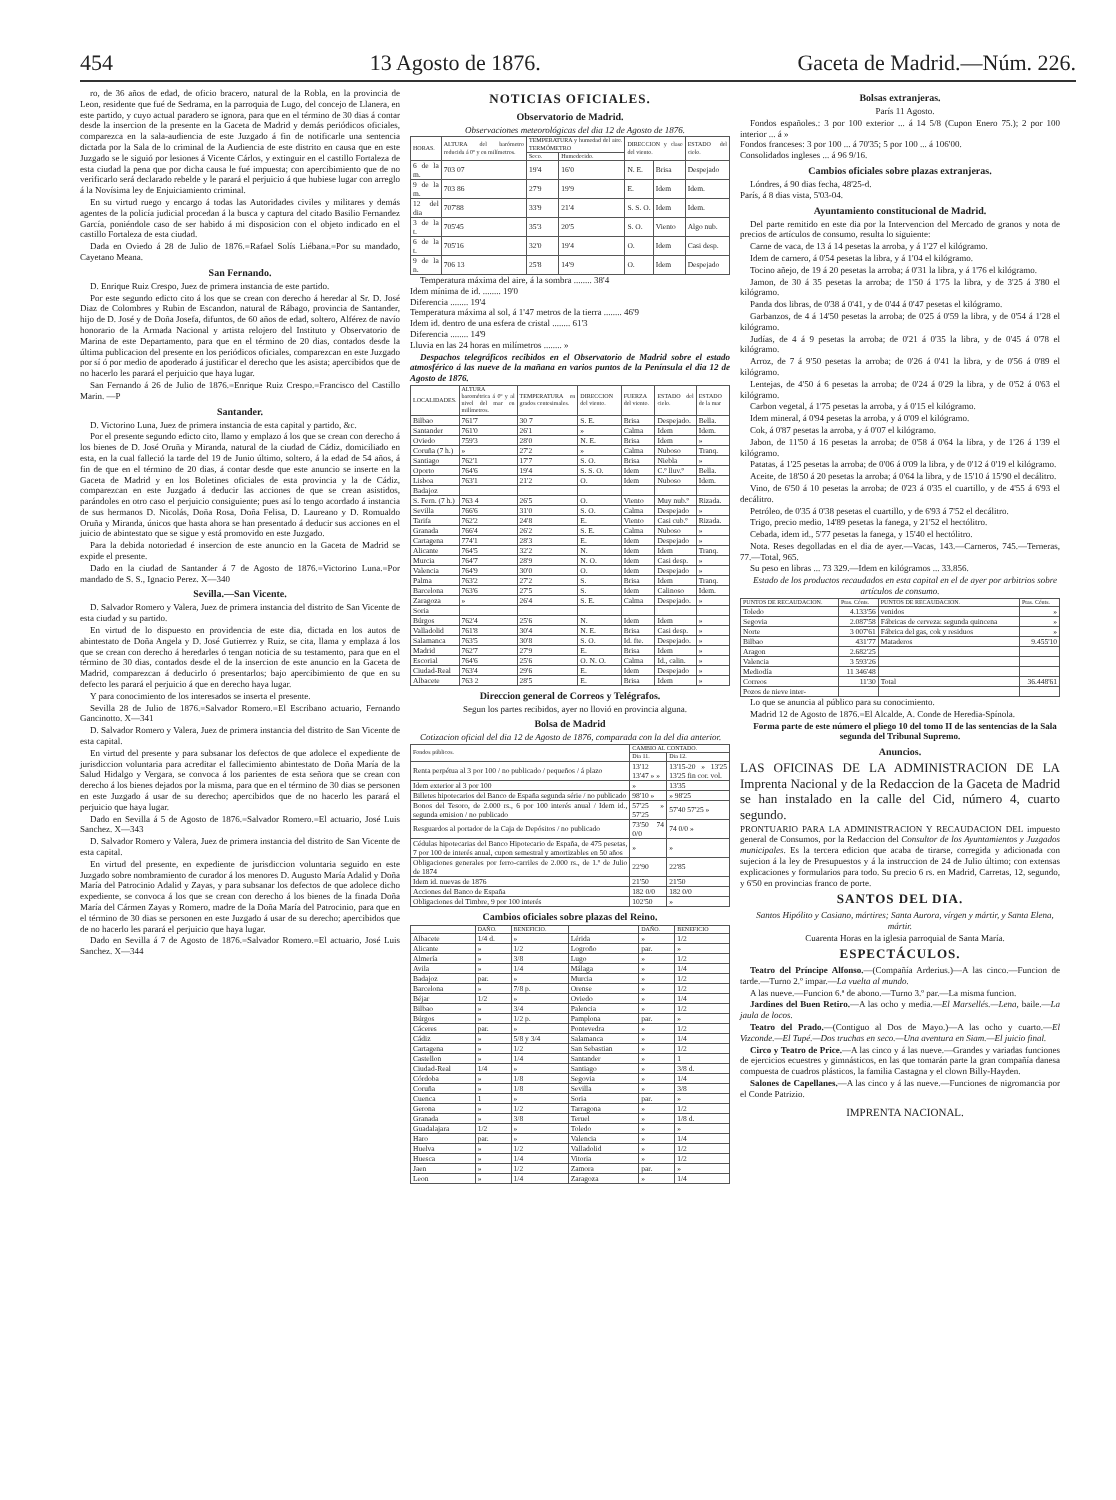454 13 Agosto de 1876. Gaceta de Madrid.—Núm. 226.
ro, de 36 años de edad, de oficio bracero, natural de la Robla, en la provincia de Leon, residente que fué de Sedrama, en la parroquia de Lugo, del concejo de Llanera, en este partido, y cuyo actual paradero se ignora, para que en el término de 30 dias á contar desde la insercion de la presente en la Gaceta de Madrid y demás periódicos oficiales, comparezca en la sala-audiencia de este Juzgado á fin de notificarle una sentencia dictada por la Sala de lo criminal de la Audiencia de este distrito en causa que en este Juzgado se le siguió por lesiones á Vicente Cárlos, y extinguir en el castillo Fortaleza de esta ciudad la pena que por dicha causa le fué impuesta; con apercibimiento que de no verificarlo será declarado rebelde y le parará el perjuicio á que hubiese lugar con arreglo á la Novísima ley de Enjuiciamiento criminal.
En su virtud ruego y encargo á todas las Autoridades civiles y militares y demás agentes de la policía judicial procedan á la busca y captura del citado Basilio Fernandez García, poniéndole caso de ser habido á mi disposicion con el objeto indicado en el castillo Fortaleza de esta ciudad.
Dada en Oviedo á 28 de Julio de 1876.=Rafael Solís Liébana.=Por su mandado, Cayetano Meana.
San Fernando.
D. Enrique Ruiz Crespo, Juez de primera instancia de este partido.
Por este segundo edicto cito á los que se crean con derecho á heredar al Sr. D. José Diaz de Colombres y Rubin de Escandon, natural de Rábago, provincia de Santander, hijo de D. José y de Doña Josefa, difuntos, de 60 años de edad, soltero, Alférez de navío honorario de la Armada Nacional y artista relojero del Instituto y Observatorio de Marina de este Departamento, para que en el término de 20 dias, contados desde la última publicacion del presente en los periódicos oficiales, comparezcan en este Juzgado por sí ó por medio de apoderado á justificar el derecho que les asista; apercibidos que de no hacerlo les parará el perjuicio que haya lugar.
San Fernando á 26 de Julio de 1876.=Enrique Ruiz Crespo.=Francisco del Castillo Marin. —P
Santander.
D. Victorino Luna, Juez de primera instancia de esta capital y partido, &c.
Por el presente segundo edicto cito, llamo y emplazo á los que se crean con derecho á los bienes de D. José Oruña y Miranda, natural de la ciudad de Cádiz, domiciliado en esta, en la cual falleció la tarde del 19 de Junio último, soltero, á la edad de 54 años, á fin de que en el término de 20 dias, á contar desde que este anuncio se inserte en la Gaceta de Madrid y en los Boletines oficiales de esta provincia y la de Cádiz, comparezcan en este Juzgado á deducir las acciones de que se crean asistidos, parándoles en otro caso el perjuicio consiguiente; pues así lo tengo acordado á instancia de sus hermanos D. Nicolás, Doña Rosa, Doña Felisa, D. Laureano y D. Romualdo Oruña y Miranda, únicos que hasta ahora se han presentado á deducir sus acciones en el juicio de abintestato que se sigue y está promovido en este Juzgado.
Para la debida notoriedad é insercion de este anuncio en la Gaceta de Madrid se expide el presente.
Dado en la ciudad de Santander á 7 de Agosto de 1876.=Victorino Luna.=Por mandado de S. S., Ignacio Perez. X—340
Sevilla.—San Vicente.
D. Salvador Romero y Valera, Juez de primera instancia del distrito de San Vicente de esta ciudad y su partido.
En virtud de lo dispuesto en providencia de este dia, dictada en los autos de abintestato de Doña Angela y D. José Gutierrez y Ruiz, se cita, llama y emplaza á los que se crean con derecho á heredarles ó tengan noticia de su testamento, para que en el término de 30 dias, contados desde el de la insercion de este anuncio en la Gaceta de Madrid, comparezcan á deducirlo ó presentarlos; bajo apercibimiento de que en su defecto les parará el perjuicio á que en derecho haya lugar.
Y para conocimiento de los interesados se inserta el presente.
Sevilla 28 de Julio de 1876.=Salvador Romero.=El Escribano actuario, Fernando Gancinotto. X—341
D. Salvador Romero y Valera, Juez de primera instancia del distrito de San Vicente de esta capital.
En virtud del presente y para subsanar los defectos de que adolece el expediente de jurisdiccion voluntaria para acreditar el fallecimiento abintestato de Doña María de la Salud Hidalgo y Vergara, se convoca á los parientes de esta señora que se crean con derecho á los bienes dejados por la misma, para que en el término de 30 dias se personen en este Juzgado á usar de su derecho; apercibidos que de no hacerlo les parará el perjuicio que haya lugar.
Dado en Sevilla á 5 de Agosto de 1876.=Salvador Romero.=El actuario, José Luis Sanchez. X—343
D. Salvador Romero y Valera, Juez de primera instancia del distrito de San Vicente de esta capital.
En virtud del presente, en expediente de jurisdiccion voluntaria seguido en este Juzgado sobre nombramiento de curador á los menores D. Augusto María Adalid y Doña María del Patrocinio Adalid y Zayas, y para subsanar los defectos de que adolece dicho expediente, se convoca á los que se crean con derecho á los bienes de la finada Doña María del Cármen Zayas y Romero, madre de la Doña María del Patrocinio, para que en el término de 30 dias se personen en este Juzgado á usar de su derecho; apercibidos que de no hacerlo les parará el perjuicio que haya lugar.
Dado en Sevilla á 7 de Agosto de 1876.=Salvador Romero.=El actuario, José Luis Sanchez. X—344
NOTICIAS OFICIALES.
Observatorio de Madrid.
Observaciones meteorológicas del dia 12 de Agosto de 1876.
| HORAS. | ALTURA del barómetro reducida á 0º y en milímetros. | TEMPERATURA y humedad del aire. TERMÓMETRO | | DIRECCION y clase del viento. | | ESTADO del cielo. |
| --- | --- | --- | --- | --- | --- | --- |
| | | Seco. | Humedecido. | | | |
| 6 de la m. | 703 07 | 19'4 | 16'0 | N. E. | Brisa | Despejado |
| 9 de la m. | 703 86 | 27'9 | 19'9 | E. | Idem | Idem. |
| 12 del dia | 707'88 | 33'9 | 21'4 | S. S. O. | Idem | Idem. |
| 3 de la t. | 705'45 | 35'3 | 20'5 | S. O. | Viento | Algo nub. |
| 6 de la t. | 705'16 | 32'0 | 19'4 | O. | Idem | Casi desp. |
| 9 de la n. | 706 13 | 25'8 | 14'9 | O. | Idem | Despejado |
Temperatura máxima del aire, á la sombra ........ 38'4
Idem mínima de id. ........ 19'0
Diferencia ........ 19'4
Temperatura máxima al sol, á 1'47 metros de la tierra ........ 46'9
Idem id. dentro de una esfera de cristal ........ 61'3
Diferencia ........ 14'9
Lluvia en las 24 horas en milímetros ........ »
Despachos telegráficos recibidos en el Observatorio de Madrid sobre el estado atmosférico á las nueve de la mañana en varios puntos de la Península el dia 12 de Agosto de 1876.
| LOCALIDADES. | ALTURA barométrica á 0º y al nivel del mar en milímetros. | TEMPERATURA en grados centesimales. | DIRECCION del viento. | FUERZA del viento. | ESTADO del cielo. | ESTADO de la mar |
| --- | --- | --- | --- | --- | --- | --- |
| Bilbao | 761'7 | 30 7 | S. E. | Brisa | Despejado. | Bella. |
| Santander | 761'0 | 26'1 | » | Calma | Idem | Idem. |
| Oviedo | 759'3 | 28'0 | N. E. | Brisa | Idem | » |
| Coruña (7 h.) | » | 27'2 | » | Calma | Nuboso | Tranq. |
| Santiago | 762'1 | 17'7 | S. O. | Brisa | Niebla | » |
| Oporto | 764'6 | 19'4 | S. S. O. | Idem | C.º lluv.º | Bella. |
| Lisboa | 763'1 | 21'2 | O. | Idem | Nuboso | Idem. |
| Badajoz | | | | | | |
| S. Fern. (7 h.) | 763 4 | 26'5 | O. | Viento | Muy nub.º | Rizada. |
| Sevilla | 766'6 | 31'0 | S. O. | Calma | Despejado | » |
| Tarifa | 762'2 | 24'8 | E. | Viento | Casi cub.º | Rizada. |
| Granada | 766'4 | 26'2 | S. E. | Calma | Nuboso | » |
| Cartagena | 774'1 | 28'3 | E. | Idem | Despejado | » |
| Alicante | 764'5 | 32'2 | N. | Idem | Idem | Tranq. |
| Murcia | 764'7 | 28'9 | N. O. | Idem | Casi desp. | » |
| Valencia | 764'9 | 30'0 | O. | Idem | Despejado | » |
| Palma | 763'2 | 27'2 | S. | Brisa | Idem | Tranq. |
| Barcelona | 763'6 | 27'5 | S. | Idem | Calinoso | Idem. |
| Zaragoza | » | 26'4 | S. E. | Calma | Despejado. | » |
| Soria | | | | | | |
| Búrgos | 762'4 | 25'6 | N. | Idem | Idem | » |
| Valladolid | 761'8 | 30'4 | N. E. | Brisa | Casi desp. | » |
| Salamanca | 763'5 | 30'8 | S. O. | Id. fte. | Despejado. | » |
| Madrid | 762'7 | 27'9 | E. | Brisa | Idem | » |
| Escorial | 764'6 | 25'6 | O. N. O. | Calma | Id., calin. | » |
| Ciudad-Real | 763'4 | 29'6 | E. | Idem | Despejado | » |
| Albacete | 763 2 | 28'5 | E. | Brisa | Idem | » |
Direccion general de Correos y Telégrafos.
Segun los partes recibidos, ayer no llovió en provincia alguna.
Bolsa de Madrid
Cotizacion oficial del dia 12 de Agosto de 1876, comparada con la del dia anterior.
| Fondos públicos. | CAMBIO AL CONTADO. | |
| --- | --- | --- |
| | Dia 11. | Dia 12. |
| Renta perpétua al 3 por 100 / no publicado / pequeños / á plazo | 13'12 13'47 » » | 13'15-20 » 13'25 13'25 fin cor. vol. |
| Idem exterior al 3 por 100 | » | 13'35 |
| Billetes hipotecarios del Banco de España segunda série / no publicado | 98'10 » | » 98'25 |
| Bonos del Tesoro, de 2.000 rs., 6 por 100 interés anual / Idem id., segunda emision / no publicado | 57'25 » 57'25 | 57'40 57'25 » |
| Resguardos al portador de la Caja de Depósitos / no publicado | 73'50 74 0/0 | 74 0/0 » |
| Cédulas hipotecarias del Banco Hipotecario de España, de 475 pesetas, 7 por 100 de interés anual, cupon semestral y amortizables en 50 años | » | » |
| Obligaciones generales por ferro-carriles de 2.000 rs., de 1.º de Julio de 1874 | 22'90 | 22'85 |
| Idem id. nuevas de 1876 | 21'50 | 21'50 |
| Acciones del Banco de España | 182 0/0 | 182 0/0 |
| Obligaciones del Timbre, 9 por 100 interés | 102'50 | » |
Cambios oficiales sobre plazas del Reino.
| | DAÑO. | BENEFICIO. | | DAÑO. | BENEFICIO |
| --- | --- | --- | --- | --- | --- |
| Albacete | 1/4 d. | » | Lérida | » | 1/2 |
| Alicante | » | 1/2 | Logroño | par. | » |
| Almería | » | 3/8 | Lugo | » | 1/2 |
| Avila | » | 1/4 | Málaga | » | 1/4 |
| Badajoz | par. | » | Murcia | » | 1/2 |
| Barcelona | » | 7/8 p. | Orense | » | 1/2 |
| Béjar | 1/2 | » | Oviedo | » | 1/4 |
| Bilbao | » | 3/4 | Palencia | » | 1/2 |
| Búrgos | » | 1/2 p. | Pamplona | par. | » |
| Cáceres | par. | » | Pontevedra | » | 1/2 |
| Cádiz | » | 5/8 y 3/4 | Salamanca | » | 1/4 |
| Cartagena | » | 1/2 | San Sebastian | » | 1/2 |
| Castellon | » | 1/4 | Santander | » | 1 |
| Ciudad-Real | 1/4 | » | Santiago | » | 3/8 d. |
| Córdoba | » | 1/8 | Segovia | » | 1/4 |
| Coruña | » | 1/8 | Sevilla | » | 3/8 |
| Cuenca | 1 | » | Soria | par. | » |
| Gerona | » | 1/2 | Tarragona | » | 1/2 |
| Granada | » | 3/8 | Teruel | » | 1/8 d. |
| Guadalajara | 1/2 | » | Toledo | » | » |
| Haro | par. | » | Valencia | » | 1/4 |
| Huelva | » | 1/2 | Valladolid | » | 1/2 |
| Huesca | » | 1/4 | Vitoria | » | 1/2 |
| Jaen | » | 1/2 | Zamora | par. | » |
| Leon | » | 1/4 | Zaragoza | » | 1/4 |
Bolsas extranjeras.
París 11 Agosto.
Fondos españoles.: 3 por 100 exterior ... á 14 5/8 (Cupon Enero 75.); 2 por 100 interior ... á »
Fondos franceses: 3 por 100 ... á 70'35; 5 por 100 ... á 106'00.
Consolidados ingleses ... á 96 9/16.
Cambios oficiales sobre plazas extranjeras.
Lóndres, á 90 dias fecha, 48'25-d.
París, á 8 dias vista, 5'03-04.
Ayuntamiento constitucional de Madrid.
Del parte remitido en este dia por la Intervencion del Mercado de granos y nota de precios de artículos de consumo, resulta lo siguiente:
Carne de vaca, de 13 á 14 pesetas la arroba, y á 1'27 el kilógramo.
Idem de carnero, á 0'54 pesetas la libra, y á 1'04 el kilógramo.
Tocino añejo, de 19 á 20 pesetas la arroba; á 0'31 la libra, y á 1'76 el kilógramo.
Jamon, de 30 á 35 pesetas la arroba; de 1'50 á 1'75 la libra, y de 3'25 á 3'80 el kilógramo.
Panda dos libras, de 0'38 á 0'41, y de 0'44 á 0'47 pesetas el kilógramo.
Garbanzos, de 4 á 14'50 pesetas la arroba; de 0'25 á 0'59 la libra, y de 0'54 á 1'28 el kilógramo.
Judías, de 4 á 9 pesetas la arroba; de 0'21 á 0'35 la libra, y de 0'45 á 0'78 el kilógramo.
Arroz, de 7 á 9'50 pesetas la arroba; de 0'26 á 0'41 la libra, y de 0'56 á 0'89 el kilógramo.
Lentejas, de 4'50 á 6 pesetas la arroba; de 0'24 á 0'29 la libra, y de 0'52 á 0'63 el kilógramo.
Carbon vegetal, á 1'75 pesetas la arroba, y á 0'15 el kilógramo.
Idem mineral, á 0'94 pesetas la arroba, y á 0'09 el kilógramo.
Cok, á 0'87 pesetas la arroba, y á 0'07 el kilógramo.
Jabon, de 11'50 á 16 pesetas la arroba; de 0'58 á 0'64 la libra, y de 1'26 á 1'39 el kilógramo.
Patatas, á 1'25 pesetas la arroba; de 0'06 á 0'09 la libra, y de 0'12 á 0'19 el kilógramo.
Aceite, de 18'50 á 20 pesetas la arroba; á 0'64 la libra, y de 15'10 á 15'90 el decálitro.
Vino, de 6'50 á 10 pesetas la arroba; de 0'23 á 0'35 el cuartillo, y de 4'55 á 6'93 el decálitro.
Petróleo, de 0'35 á 0'38 pesetas el cuartillo, y de 6'93 á 7'52 el decálitro.
Trigo, precio medio, 14'89 pesetas la fanega, y 21'52 el hectólitro.
Cebada, idem id., 5'77 pesetas la fanega, y 15'40 el hectólitro.
Nota. Reses degolladas en el dia de ayer.—Vacas, 143.—Carneros, 745.—Terneras, 77.—Total, 965.
Su peso en libras ... 73 329.—Idem en kilógramos ... 33.856.
Estado de los productos recaudados en esta capital en el de ayer por arbitrios sobre artículos de consumo.
| PUNTOS DE RECAUDACION. | Ptas. Cénts. | PUNTOS DE RECAUDACION. | Ptas. Cénts. |
| --- | --- | --- | --- |
| Toledo | 4.133'56 | venidos | » |
| Segovia | 2.087'58 | Fábricas de cerveza: segunda quincena | » |
| Norte | 3 007'61 | Fábrica del gas, cok y residuos | » |
| Bilbao | 431'77 | Mataderos | 9.455'10 |
| Aragon | 2.682'25 | | |
| Valencia | 3 593'26 | | |
| Mediodía | 11 346'48 | | |
| Correos | 11'30 | Total | 36.448'61 |
| Pozos de nieve inter- | | | |
Lo que se anuncia al público para su conocimiento.
Madrid 12 de Agosto de 1876.=El Alcalde, A. Conde de Heredia-Spínola.
Forma parte de este número el pliego 10 del tomo II de las sentencias de la Sala segunda del Tribunal Supremo.
Anuncios.
LAS OFICINAS DE LA ADMINISTRACION DE LA Imprenta Nacional y de la Redaccion de la Gaceta de Madrid se han instalado en la calle del Cid, número 4, cuarto segundo.
PRONTUARIO PARA LA ADMINISTRACION Y RECAUDACION DEL impuesto general de Consumos, por la Redaccion del Consultor de los Ayuntamientos y Juzgados municipales. Es la tercera edicion que acaba de tirarse, corregida y adicionada con sujecion á la ley de Presupuestos y á la instruccion de 24 de Julio último; con extensas explicaciones y formularios para todo. Su precio 6 rs. en Madrid, Carretas, 12, segundo, y 6'50 en provincias franco de porte.
SANTOS DEL DIA.
Santos Hipólito y Casiano, mártires; Santa Aurora, vírgen y mártir, y Santa Elena, mártir.
Cuarenta Horas en la iglesia parroquial de Santa María.
ESPECTÁCULOS.
Teatro del Príncipe Alfonso.—(Compañía Arderius.)—A las cinco.—Funcion de tarde.—Turno 2.º impar.—La vuelta al mundo.
A las nueve.—Funcion 6.ª de abono.—Turno 3.º par.—La misma funcion.
Jardines del Buen Retiro.—A las ocho y media.—El Marsellés.—Lena, baile.—La jaula de locos.
Teatro del Prado.—(Contiguo al Dos de Mayo.)—A las ocho y cuarto.—El Vizconde.—El Tupé.—Dos truchas en seco.—Una aventura en Siam.—El juicio final.
Circo y Teatro de Price.—A las cinco y á las nueve.—Grandes y variadas funciones de ejercicios ecuestres y gimnásticos, en las que tomarán parte la gran compañía danesa compuesta de cuadros plásticos, la familia Castagna y el clown Billy-Hayden.
Salones de Capellanes.—A las cinco y á las nueve.—Funciones de nigromancia por el Conde Patrizio.
IMPRENTA NACIONAL.